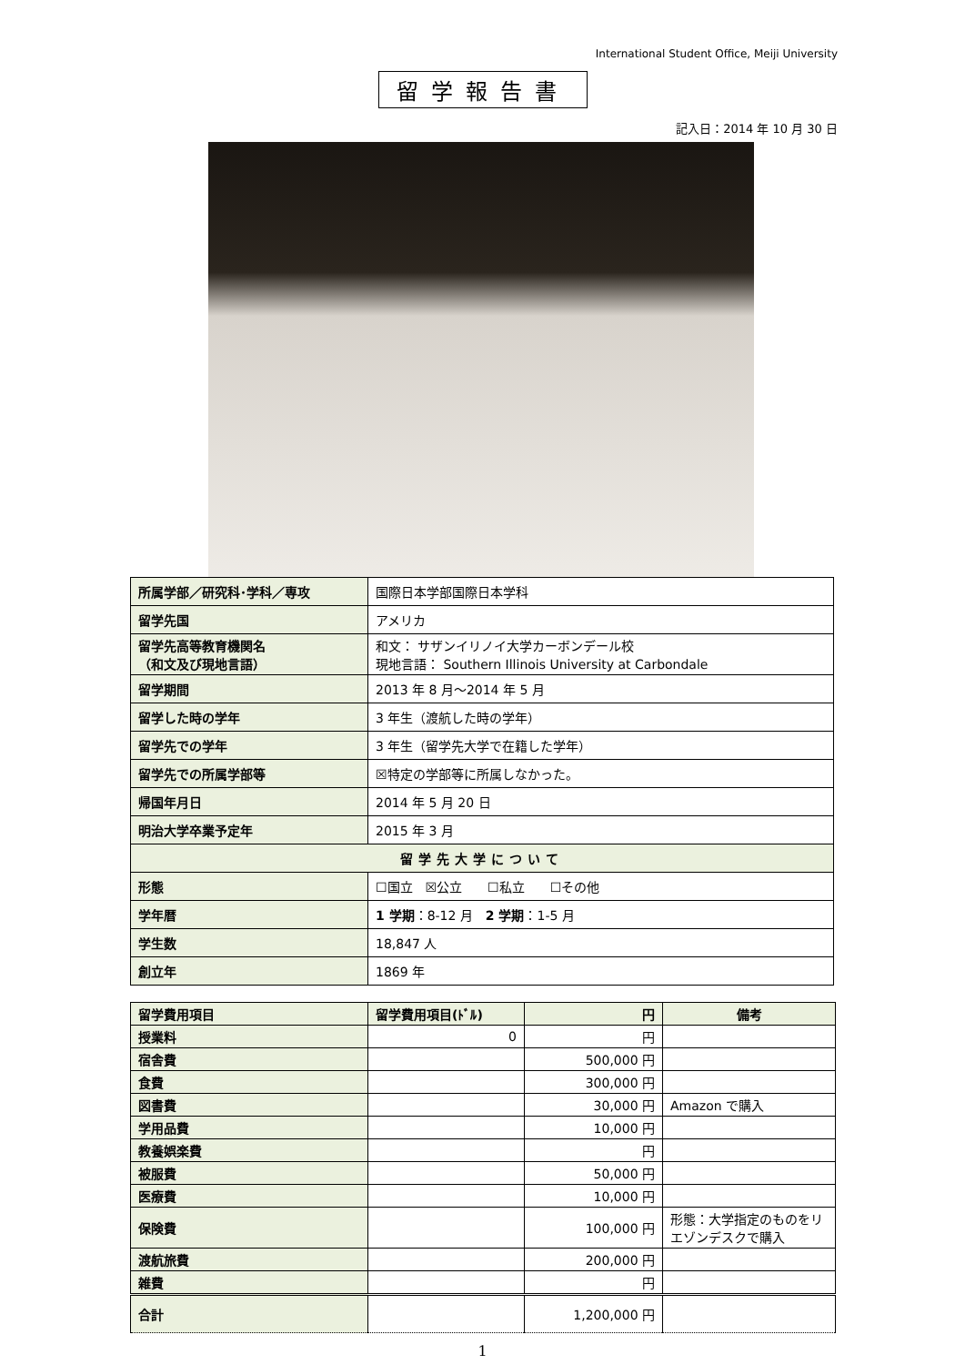International Student Office, Meiji University
留学報告書
記入日：2014 年 10 月 30 日
| 所属学部／研究科･学科／専攻 | 国際日本学部国際日本学科 |
| 留学先国 | アメリカ |
| 留学先高等教育機関名 （和文及び現地言語） | 和文： サザンイリノイ大学カーボンデール校 現地言語： Southern Illinois University at Carbondale |
| 留学期間 | 2013 年 8 月～2014 年 5 月 |
| 留学した時の学年 | 3 年生（渡航した時の学年） |
| 留学先での学年 | 3 年生（留学先大学で在籍した学年） |
| 留学先での所属学部等 | ☒特定の学部等に所属しなかった。 |
| 帰国年月日 | 2014 年 5 月 20 日 |
| 明治大学卒業予定年 | 2015 年 3 月 |
| 留学先大学について | |
| 形態 | ☐国立 ☒公立 ☐私立 ☐その他 |
| 学年暦 | 1 学期 ：8-12 月 2 学期 ：1-5 月 |
| 学生数 | 18,847 人 |
| 創立年 | 1869 年 |
| 留学費用項目 | 留学費用項目(ﾄﾞﾙ) | 円 | 備考 |
| --- | --- | --- | --- |
| 授業料 | 0 | 円 | |
| 宿舎費 | | 500,000 円 | |
| 食費 | | 300,000 円 | |
| 図書費 | | 30,000 円 | Amazon で購入 |
| 学用品費 | | 10,000 円 | |
| 教養娯楽費 | | 円 | |
| 被服費 | | 50,000 円 | |
| 医療費 | | 10,000 円 | |
| 保険費 | | 100,000 円 | 形態：大学指定のものをリエゾンデスクで購入 |
| 渡航旅費 | | 200,000 円 | |
| 雑費 | | 円 | |
| 合計 | | 1,200,000 円 | |
1